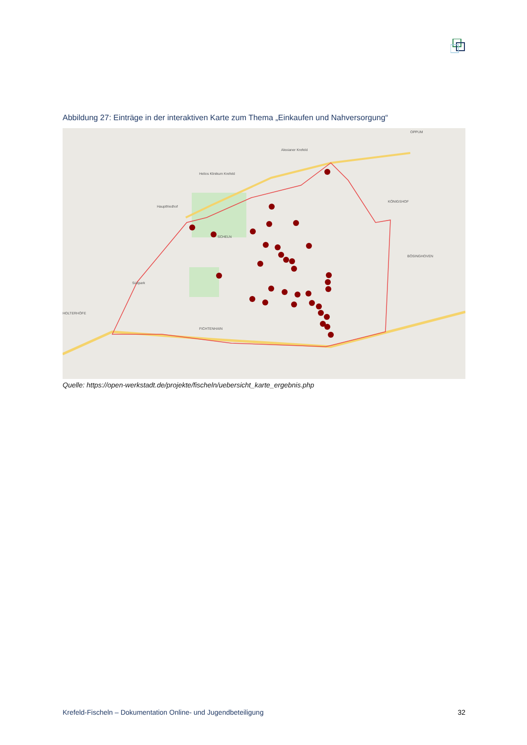Abbildung 27: Einträge in der interaktiven Karte zum Thema „Einkaufen und Nahversorgung“
Helios Klinikum Krefeld
Alexianer Krefeld
Hauptfriedhof
SCHELN
KÖNIGSHOF
OPPUM
BÖSINGHOVEN
Südpark
HOLTERHÖFE
FICHTENHAIN
Quelle: https://open-werkstadt.de/projekte/fischeln/uebersicht_karte_ergebnis.php
Krefeld-Fischeln – Dokumentation Online- und Jugendbeteiligung 32